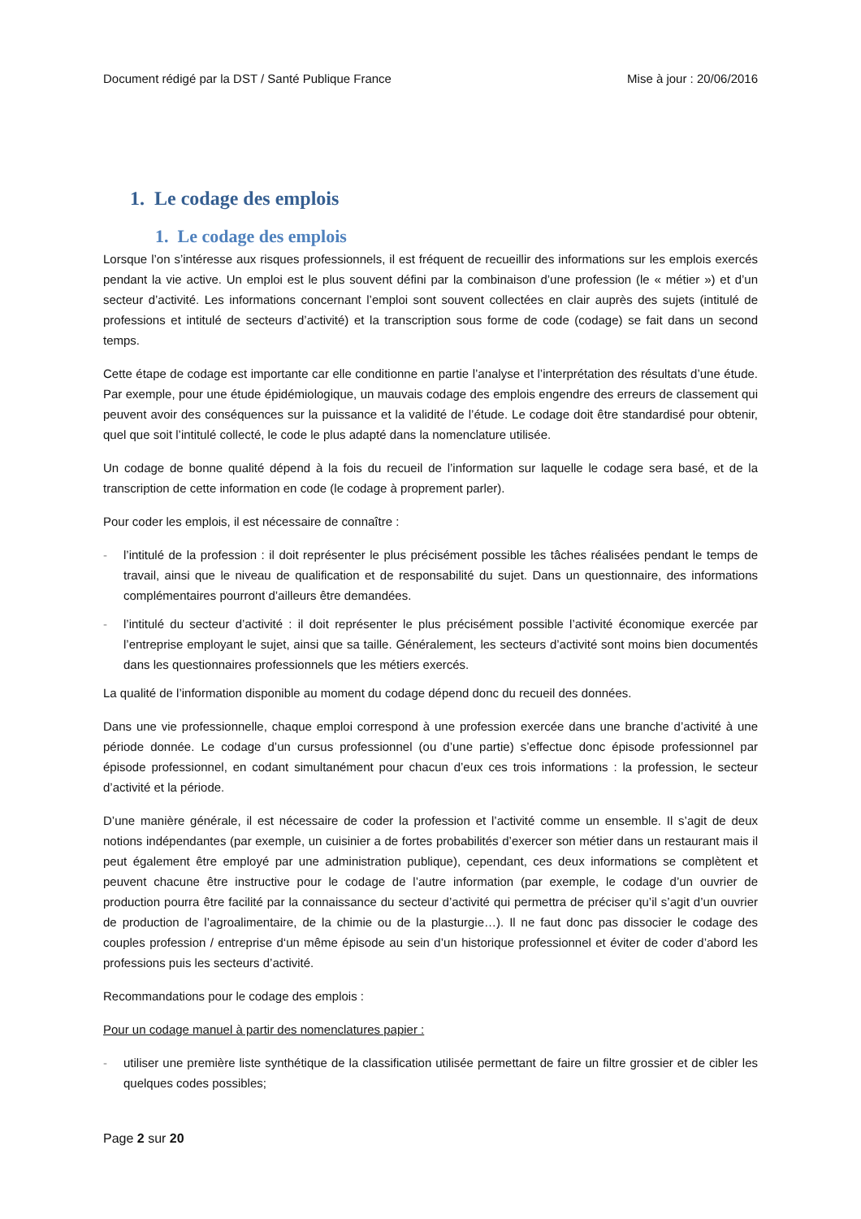Document rédigé par la DST / Santé Publique France Mise à jour : 20/06/2016
1. Le codage des emplois
1. Le codage des emplois
Lorsque l’on s’intéresse aux risques professionnels, il est fréquent de recueillir des informations sur les emplois exercés pendant la vie active. Un emploi est le plus souvent défini par la combinaison d’une profession (le « métier ») et d’un secteur d’activité. Les informations concernant l’emploi sont souvent collectées en clair auprès des sujets (intitulé de professions et intitulé de secteurs d’activité) et la transcription sous forme de code (codage) se fait dans un second temps.
Cette étape de codage est importante car elle conditionne en partie l’analyse et l’interprétation des résultats d’une étude. Par exemple, pour une étude épidémiologique, un mauvais codage des emplois engendre des erreurs de classement qui peuvent avoir des conséquences sur la puissance et la validité de l’étude. Le codage doit être standardisé pour obtenir, quel que soit l’intitulé collecté, le code le plus adapté dans la nomenclature utilisée.
Un codage de bonne qualité dépend à la fois du recueil de l’information sur laquelle le codage sera basé, et de la transcription de cette information en code (le codage à proprement parler).
Pour coder les emplois, il est nécessaire de connaître :
- l’intitulé de la profession : il doit représenter le plus précisément possible les tâches réalisées pendant le temps de travail, ainsi que le niveau de qualification et de responsabilité du sujet. Dans un questionnaire, des informations complémentaires pourront d’ailleurs être demandées.
- l’intitulé du secteur d’activité : il doit représenter le plus précisément possible l’activité économique exercée par l’entreprise employant le sujet, ainsi que sa taille. Généralement, les secteurs d’activité sont moins bien documentés dans les questionnaires professionnels que les métiers exercés.
La qualité de l’information disponible au moment du codage dépend donc du recueil des données.
Dans une vie professionnelle, chaque emploi correspond à une profession exercée dans une branche d’activité à une période donnée. Le codage d’un cursus professionnel (ou d’une partie) s’effectue donc épisode professionnel par épisode professionnel, en codant simultanément pour chacun d’eux ces trois informations : la profession, le secteur d’activité et la période.
D’une manière générale, il est nécessaire de coder la profession et l’activité comme un ensemble. Il s’agit de deux notions indépendantes (par exemple, un cuisinier a de fortes probabilités d’exercer son métier dans un restaurant mais il peut également être employé par une administration publique), cependant, ces deux informations se complètent et peuvent chacune être instructive pour le codage de l’autre information (par exemple, le codage d’un ouvrier de production pourra être facilité par la connaissance du secteur d’activité qui permettra de préciser qu’il s’agit d’un ouvrier de production de l’agroalimentaire, de la chimie ou de la plasturgie…). Il ne faut donc pas dissocier le codage des couples profession / entreprise d‘un même épisode au sein d’un historique professionnel et éviter de coder d’abord les professions puis les secteurs d’activité.
Recommandations pour le codage des emplois :
Pour un codage manuel à partir des nomenclatures papier :
- utiliser une première liste synthétique de la classification utilisée permettant de faire un filtre grossier et de cibler les quelques codes possibles;
Page 2 sur 20